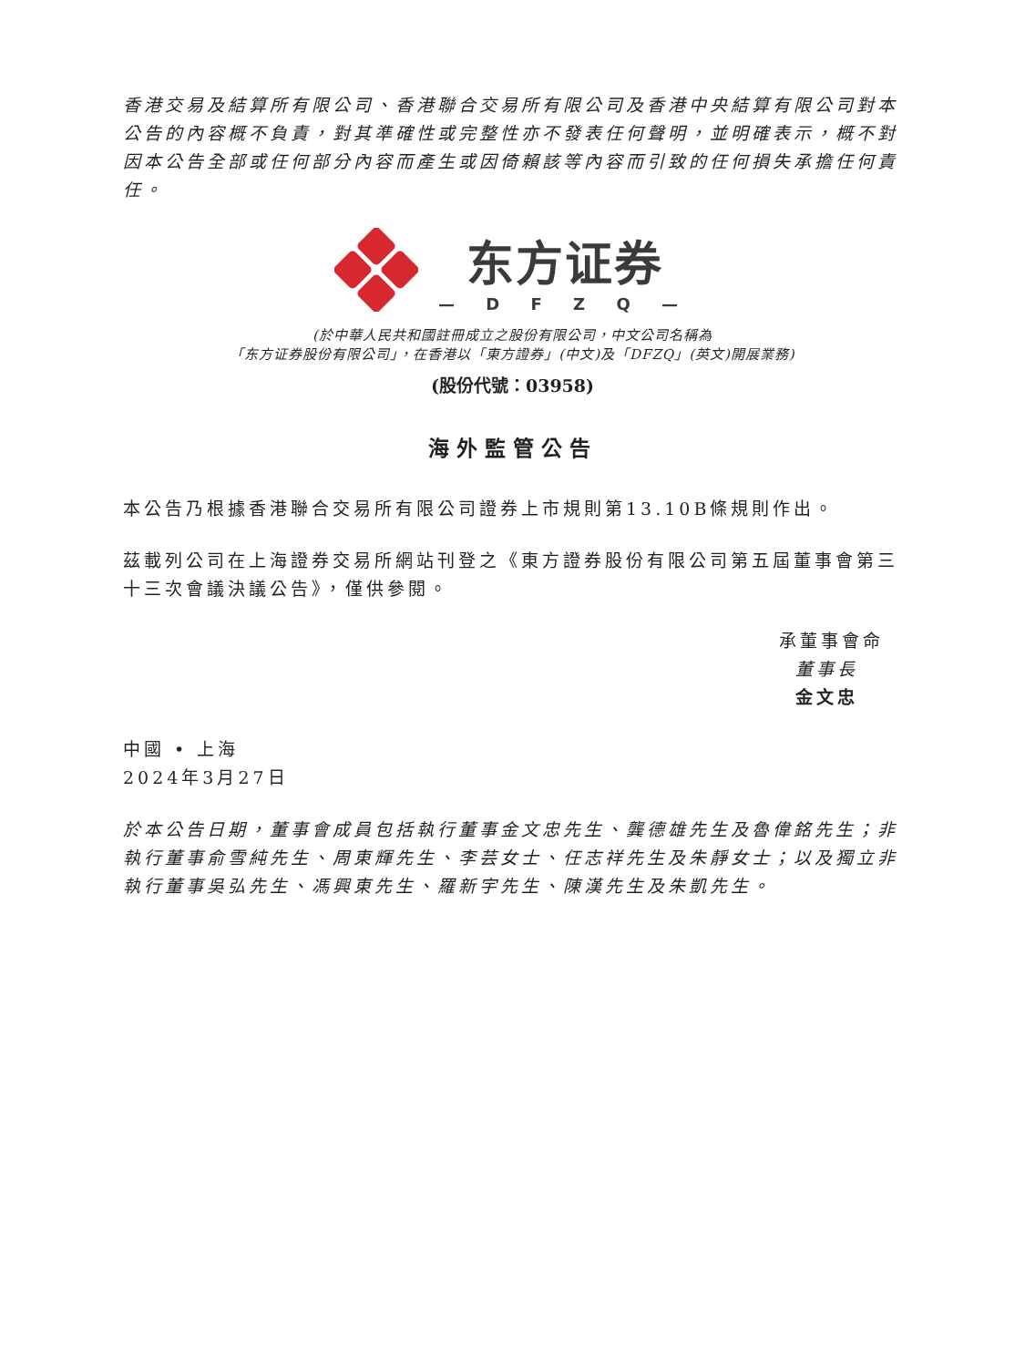香港交易及結算所有限公司、香港聯合交易所有限公司及香港中央結算有限公司對本公告的內容概不負責，對其準確性或完整性亦不發表任何聲明，並明確表示，概不對因本公告全部或任何部分內容而產生或因倚賴該等內容而引致的任何損失承擔任何責任。
东方证券
— D F Z Q —
(於中華人民共和國註冊成立之股份有限公司，中文公司名稱為
「东方证券股份有限公司」，在香港以「東方證券」(中文)及「DFZQ」(英文)開展業務)
(股份代號：03958)
海外監管公告
本公告乃根據香港聯合交易所有限公司證券上市規則第13.10B條規則作出。
茲載列公司在上海證券交易所網站刊登之《東方證券股份有限公司第五屆董事會第三十三次會議決議公告》，僅供參閱。
承董事會命
董事長
金文忠
中國 • 上海
2024年3月27日
於本公告日期，董事會成員包括執行董事金文忠先生、龔德雄先生及魯偉銘先生；非執行董事俞雪純先生、周東輝先生、李芸女士、任志祥先生及朱靜女士；以及獨立非執行董事吳弘先生、馮興東先生、羅新宇先生、陳漢先生及朱凱先生。